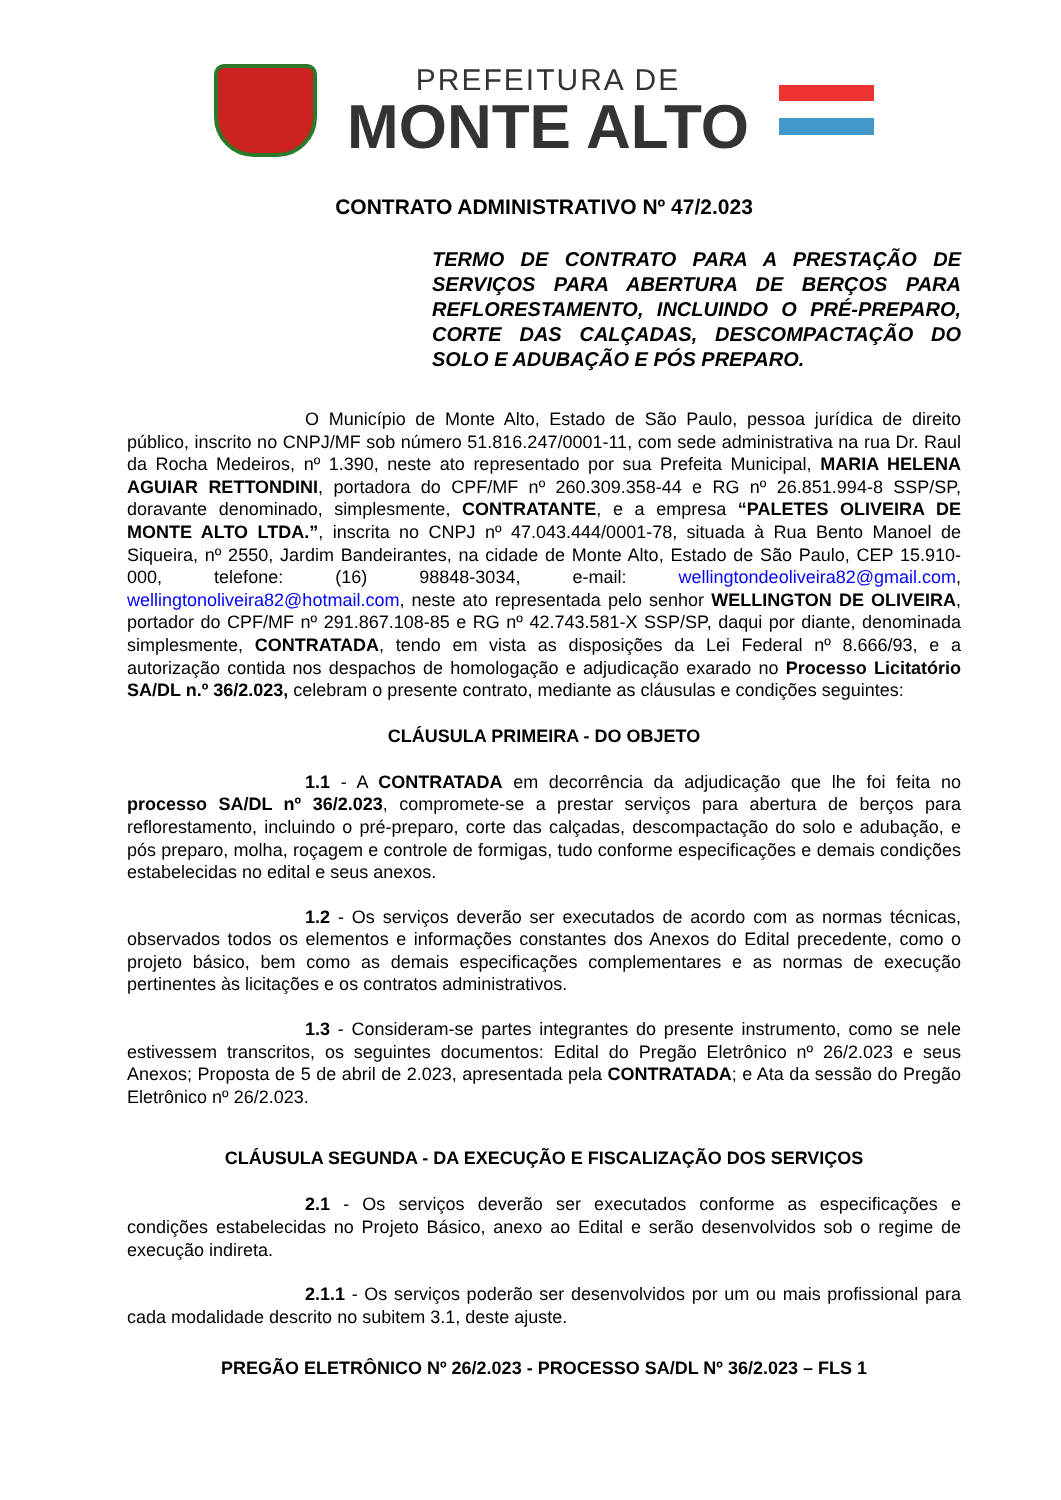PREFEITURA DE
MONTE ALTO
CONTRATO ADMINISTRATIVO Nº 47/2.023
TERMO DE CONTRATO PARA A PRESTAÇÃO DE SERVIÇOS PARA ABERTURA DE BERÇOS PARA REFLORESTAMENTO, INCLUINDO O PRÉ-PREPARO, CORTE DAS CALÇADAS, DESCOMPACTAÇÃO DO SOLO E ADUBAÇÃO E PÓS PREPARO.
O Município de Monte Alto, Estado de São Paulo, pessoa jurídica de direito público, inscrito no CNPJ/MF sob número 51.816.247/0001-11, com sede administrativa na rua Dr. Raul da Rocha Medeiros, nº 1.390, neste ato representado por sua Prefeita Municipal, MARIA HELENA AGUIAR RETTONDINI, portadora do CPF/MF nº 260.309.358-44 e RG nº 26.851.994-8 SSP/SP, doravante denominado, simplesmente, CONTRATANTE, e a empresa “PALETES OLIVEIRA DE MONTE ALTO LTDA.”, inscrita no CNPJ nº 47.043.444/0001-78, situada à Rua Bento Manoel de Siqueira, nº 2550, Jardim Bandeirantes, na cidade de Monte Alto, Estado de São Paulo, CEP 15.910-000, telefone: (16) 98848-3034, e-mail: wellingtondeoliveira82@gmail.com, wellingtonoliveira82@hotmail.com, neste ato representada pelo senhor WELLINGTON DE OLIVEIRA, portador do CPF/MF nº 291.867.108-85 e RG nº 42.743.581-X SSP/SP, daqui por diante, denominada simplesmente, CONTRATADA, tendo em vista as disposições da Lei Federal nº 8.666/93, e a autorização contida nos despachos de homologação e adjudicação exarado no Processo Licitatório SA/DL n.º 36/2.023, celebram o presente contrato, mediante as cláusulas e condições seguintes:
CLÁUSULA PRIMEIRA - DO OBJETO
1.1 - A CONTRATADA em decorrência da adjudicação que lhe foi feita no processo SA/DL nº 36/2.023, compromete-se a prestar serviços para abertura de berços para reflorestamento, incluindo o pré-preparo, corte das calçadas, descompactação do solo e adubação, e pós preparo, molha, roçagem e controle de formigas, tudo conforme especificações e demais condições estabelecidas no edital e seus anexos.
1.2 - Os serviços deverão ser executados de acordo com as normas técnicas, observados todos os elementos e informações constantes dos Anexos do Edital precedente, como o projeto básico, bem como as demais especificações complementares e as normas de execução pertinentes às licitações e os contratos administrativos.
1.3 - Consideram-se partes integrantes do presente instrumento, como se nele estivessem transcritos, os seguintes documentos: Edital do Pregão Eletrônico nº 26/2.023 e seus Anexos; Proposta de 5 de abril de 2.023, apresentada pela CONTRATADA; e Ata da sessão do Pregão Eletrônico nº 26/2.023.
CLÁUSULA SEGUNDA - DA EXECUÇÃO E FISCALIZAÇÃO DOS SERVIÇOS
2.1 - Os serviços deverão ser executados conforme as especificações e condições estabelecidas no Projeto Básico, anexo ao Edital e serão desenvolvidos sob o regime de execução indireta.
2.1.1 - Os serviços poderão ser desenvolvidos por um ou mais profissional para cada modalidade descrito no subitem 3.1, deste ajuste.
PREGÃO ELETRÔNICO Nº 26/2.023 - PROCESSO SA/DL Nº 36/2.023 – FLS 1